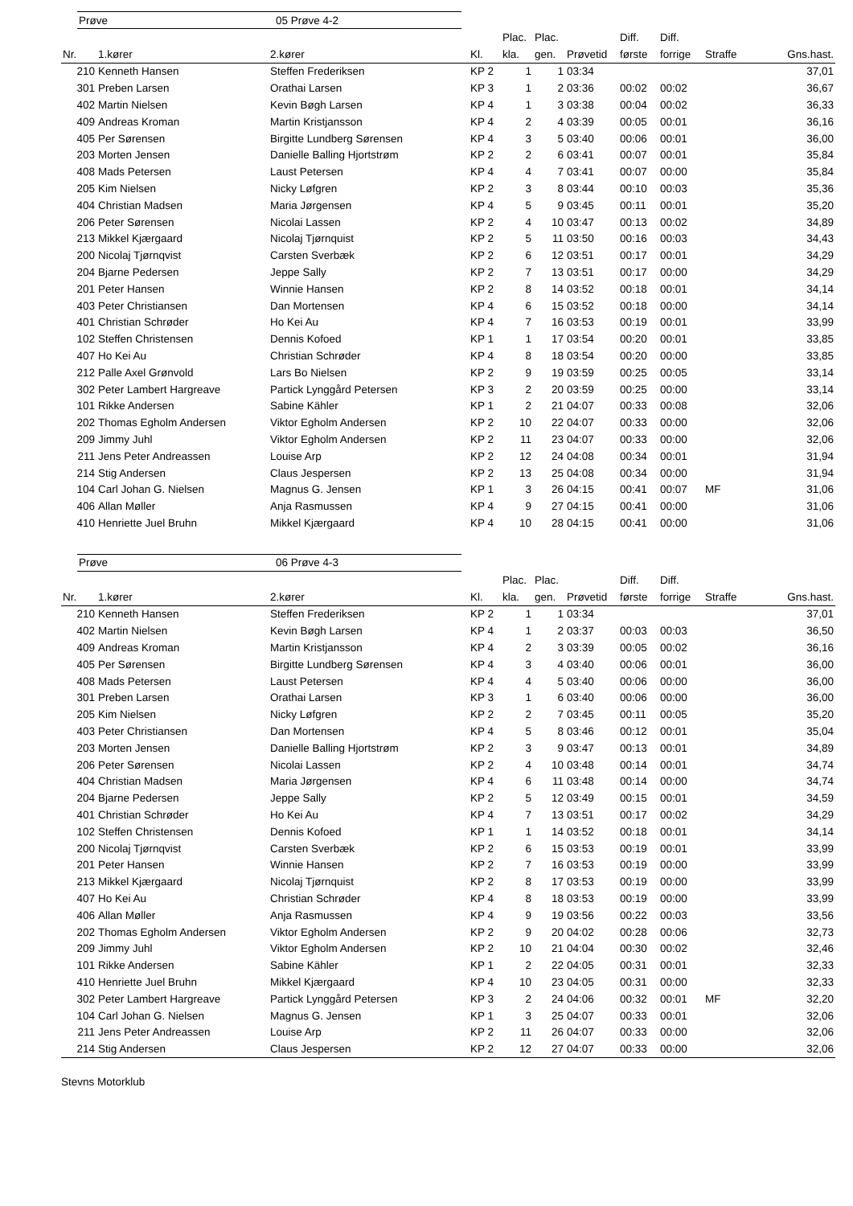Prøve 05 Prøve 4-2
| | | | | Plac. | Plac. | | Diff. | Diff. | | |
| --- | --- | --- | --- | --- | --- | --- | --- | --- | --- | --- |
| Nr. | 1.kører | 2.kører | Kl. | kla. | gen. | Prøvetid | første | forrige | Straffe | Gns.hast. |
| 210 | Kenneth Hansen | Steffen Frederiksen | KP 2 | 1 | 1 | 03:34 | | | | 37,01 |
| 301 | Preben Larsen | Orathai Larsen | KP 3 | 1 | 2 | 03:36 | 00:02 | 00:02 | | 36,67 |
| 402 | Martin Nielsen | Kevin Bøgh Larsen | KP 4 | 1 | 3 | 03:38 | 00:04 | 00:02 | | 36,33 |
| 409 | Andreas Kroman | Martin Kristjansson | KP 4 | 2 | 4 | 03:39 | 00:05 | 00:01 | | 36,16 |
| 405 | Per Sørensen | Birgitte Lundberg Sørensen | KP 4 | 3 | 5 | 03:40 | 00:06 | 00:01 | | 36,00 |
| 203 | Morten Jensen | Danielle Balling Hjortstrøm | KP 2 | 2 | 6 | 03:41 | 00:07 | 00:01 | | 35,84 |
| 408 | Mads Petersen | Laust Petersen | KP 4 | 4 | 7 | 03:41 | 00:07 | 00:00 | | 35,84 |
| 205 | Kim Nielsen | Nicky Løfgren | KP 2 | 3 | 8 | 03:44 | 00:10 | 00:03 | | 35,36 |
| 404 | Christian Madsen | Maria Jørgensen | KP 4 | 5 | 9 | 03:45 | 00:11 | 00:01 | | 35,20 |
| 206 | Peter Sørensen | Nicolai Lassen | KP 2 | 4 | 10 | 03:47 | 00:13 | 00:02 | | 34,89 |
| 213 | Mikkel Kjærgaard | Nicolaj Tjørnquist | KP 2 | 5 | 11 | 03:50 | 00:16 | 00:03 | | 34,43 |
| 200 | Nicolaj Tjørnqvist | Carsten Sverbæk | KP 2 | 6 | 12 | 03:51 | 00:17 | 00:01 | | 34,29 |
| 204 | Bjarne Pedersen | Jeppe Sally | KP 2 | 7 | 13 | 03:51 | 00:17 | 00:00 | | 34,29 |
| 201 | Peter Hansen | Winnie Hansen | KP 2 | 8 | 14 | 03:52 | 00:18 | 00:01 | | 34,14 |
| 403 | Peter Christiansen | Dan Mortensen | KP 4 | 6 | 15 | 03:52 | 00:18 | 00:00 | | 34,14 |
| 401 | Christian Schrøder | Ho Kei Au | KP 4 | 7 | 16 | 03:53 | 00:19 | 00:01 | | 33,99 |
| 102 | Steffen Christensen | Dennis Kofoed | KP 1 | 1 | 17 | 03:54 | 00:20 | 00:01 | | 33,85 |
| 407 | Ho Kei Au | Christian Schrøder | KP 4 | 8 | 18 | 03:54 | 00:20 | 00:00 | | 33,85 |
| 212 | Palle Axel Grønvold | Lars Bo Nielsen | KP 2 | 9 | 19 | 03:59 | 00:25 | 00:05 | | 33,14 |
| 302 | Peter Lambert Hargreave | Partick Lynggård Petersen | KP 3 | 2 | 20 | 03:59 | 00:25 | 00:00 | | 33,14 |
| 101 | Rikke Andersen | Sabine Kähler | KP 1 | 2 | 21 | 04:07 | 00:33 | 00:08 | | 32,06 |
| 202 | Thomas Egholm Andersen | Viktor Egholm Andersen | KP 2 | 10 | 22 | 04:07 | 00:33 | 00:00 | | 32,06 |
| 209 | Jimmy Juhl | Viktor Egholm Andersen | KP 2 | 11 | 23 | 04:07 | 00:33 | 00:00 | | 32,06 |
| 211 | Jens Peter Andreassen | Louise Arp | KP 2 | 12 | 24 | 04:08 | 00:34 | 00:01 | | 31,94 |
| 214 | Stig Andersen | Claus Jespersen | KP 2 | 13 | 25 | 04:08 | 00:34 | 00:00 | | 31,94 |
| 104 | Carl Johan G. Nielsen | Magnus G. Jensen | KP 1 | 3 | 26 | 04:15 | 00:41 | 00:07 | MF | 31,06 |
| 406 | Allan Møller | Anja Rasmussen | KP 4 | 9 | 27 | 04:15 | 00:41 | 00:00 | | 31,06 |
| 410 | Henriette Juel Bruhn | Mikkel Kjærgaard | KP 4 | 10 | 28 | 04:15 | 00:41 | 00:00 | | 31,06 |
Prøve 06 Prøve 4-3
| | | | | Plac. | Plac. | | Diff. | Diff. | | |
| --- | --- | --- | --- | --- | --- | --- | --- | --- | --- | --- |
| Nr. | 1.kører | 2.kører | Kl. | kla. | gen. | Prøvetid | første | forrige | Straffe | Gns.hast. |
| 210 | Kenneth Hansen | Steffen Frederiksen | KP 2 | 1 | 1 | 03:34 | | | | 37,01 |
| 402 | Martin Nielsen | Kevin Bøgh Larsen | KP 4 | 1 | 2 | 03:37 | 00:03 | 00:03 | | 36,50 |
| 409 | Andreas Kroman | Martin Kristjansson | KP 4 | 2 | 3 | 03:39 | 00:05 | 00:02 | | 36,16 |
| 405 | Per Sørensen | Birgitte Lundberg Sørensen | KP 4 | 3 | 4 | 03:40 | 00:06 | 00:01 | | 36,00 |
| 408 | Mads Petersen | Laust Petersen | KP 4 | 4 | 5 | 03:40 | 00:06 | 00:00 | | 36,00 |
| 301 | Preben Larsen | Orathai Larsen | KP 3 | 1 | 6 | 03:40 | 00:06 | 00:00 | | 36,00 |
| 205 | Kim Nielsen | Nicky Løfgren | KP 2 | 2 | 7 | 03:45 | 00:11 | 00:05 | | 35,20 |
| 403 | Peter Christiansen | Dan Mortensen | KP 4 | 5 | 8 | 03:46 | 00:12 | 00:01 | | 35,04 |
| 203 | Morten Jensen | Danielle Balling Hjortstrøm | KP 2 | 3 | 9 | 03:47 | 00:13 | 00:01 | | 34,89 |
| 206 | Peter Sørensen | Nicolai Lassen | KP 2 | 4 | 10 | 03:48 | 00:14 | 00:01 | | 34,74 |
| 404 | Christian Madsen | Maria Jørgensen | KP 4 | 6 | 11 | 03:48 | 00:14 | 00:00 | | 34,74 |
| 204 | Bjarne Pedersen | Jeppe Sally | KP 2 | 5 | 12 | 03:49 | 00:15 | 00:01 | | 34,59 |
| 401 | Christian Schrøder | Ho Kei Au | KP 4 | 7 | 13 | 03:51 | 00:17 | 00:02 | | 34,29 |
| 102 | Steffen Christensen | Dennis Kofoed | KP 1 | 1 | 14 | 03:52 | 00:18 | 00:01 | | 34,14 |
| 200 | Nicolaj Tjørnqvist | Carsten Sverbæk | KP 2 | 6 | 15 | 03:53 | 00:19 | 00:01 | | 33,99 |
| 201 | Peter Hansen | Winnie Hansen | KP 2 | 7 | 16 | 03:53 | 00:19 | 00:00 | | 33,99 |
| 213 | Mikkel Kjærgaard | Nicolaj Tjørnquist | KP 2 | 8 | 17 | 03:53 | 00:19 | 00:00 | | 33,99 |
| 407 | Ho Kei Au | Christian Schrøder | KP 4 | 8 | 18 | 03:53 | 00:19 | 00:00 | | 33,99 |
| 406 | Allan Møller | Anja Rasmussen | KP 4 | 9 | 19 | 03:56 | 00:22 | 00:03 | | 33,56 |
| 202 | Thomas Egholm Andersen | Viktor Egholm Andersen | KP 2 | 9 | 20 | 04:02 | 00:28 | 00:06 | | 32,73 |
| 209 | Jimmy Juhl | Viktor Egholm Andersen | KP 2 | 10 | 21 | 04:04 | 00:30 | 00:02 | | 32,46 |
| 101 | Rikke Andersen | Sabine Kähler | KP 1 | 2 | 22 | 04:05 | 00:31 | 00:01 | | 32,33 |
| 410 | Henriette Juel Bruhn | Mikkel Kjærgaard | KP 4 | 10 | 23 | 04:05 | 00:31 | 00:00 | | 32,33 |
| 302 | Peter Lambert Hargreave | Partick Lynggård Petersen | KP 3 | 2 | 24 | 04:06 | 00:32 | 00:01 | MF | 32,20 |
| 104 | Carl Johan G. Nielsen | Magnus G. Jensen | KP 1 | 3 | 25 | 04:07 | 00:33 | 00:01 | | 32,06 |
| 211 | Jens Peter Andreassen | Louise Arp | KP 2 | 11 | 26 | 04:07 | 00:33 | 00:00 | | 32,06 |
| 214 | Stig Andersen | Claus Jespersen | KP 2 | 12 | 27 | 04:07 | 00:33 | 00:00 | | 32,06 |
Stevns Motorklub